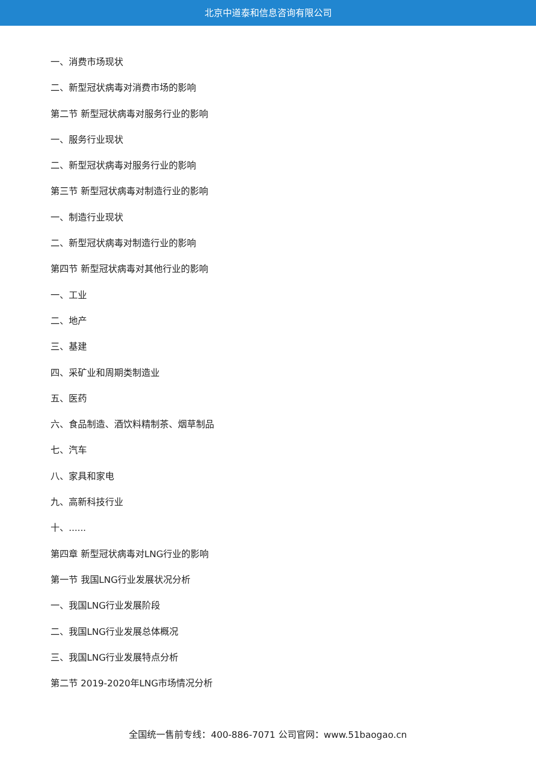北京中道泰和信息咨询有限公司
一、消费市场现状
二、新型冠状病毒对消费市场的影响
第二节 新型冠状病毒对服务行业的影响
一、服务行业现状
二、新型冠状病毒对服务行业的影响
第三节 新型冠状病毒对制造行业的影响
一、制造行业现状
二、新型冠状病毒对制造行业的影响
第四节 新型冠状病毒对其他行业的影响
一、工业
二、地产
三、基建
四、采矿业和周期类制造业
五、医药
六、食品制造、酒饮料精制茶、烟草制品
七、汽车
八、家具和家电
九、高新科技行业
十、......
第四章 新型冠状病毒对LNG行业的影响
第一节 我国LNG行业发展状况分析
一、我国LNG行业发展阶段
二、我国LNG行业发展总体概况
三、我国LNG行业发展特点分析
第二节 2019-2020年LNG市场情况分析
全国统一售前专线：400-886-7071 公司官网：www.51baogao.cn